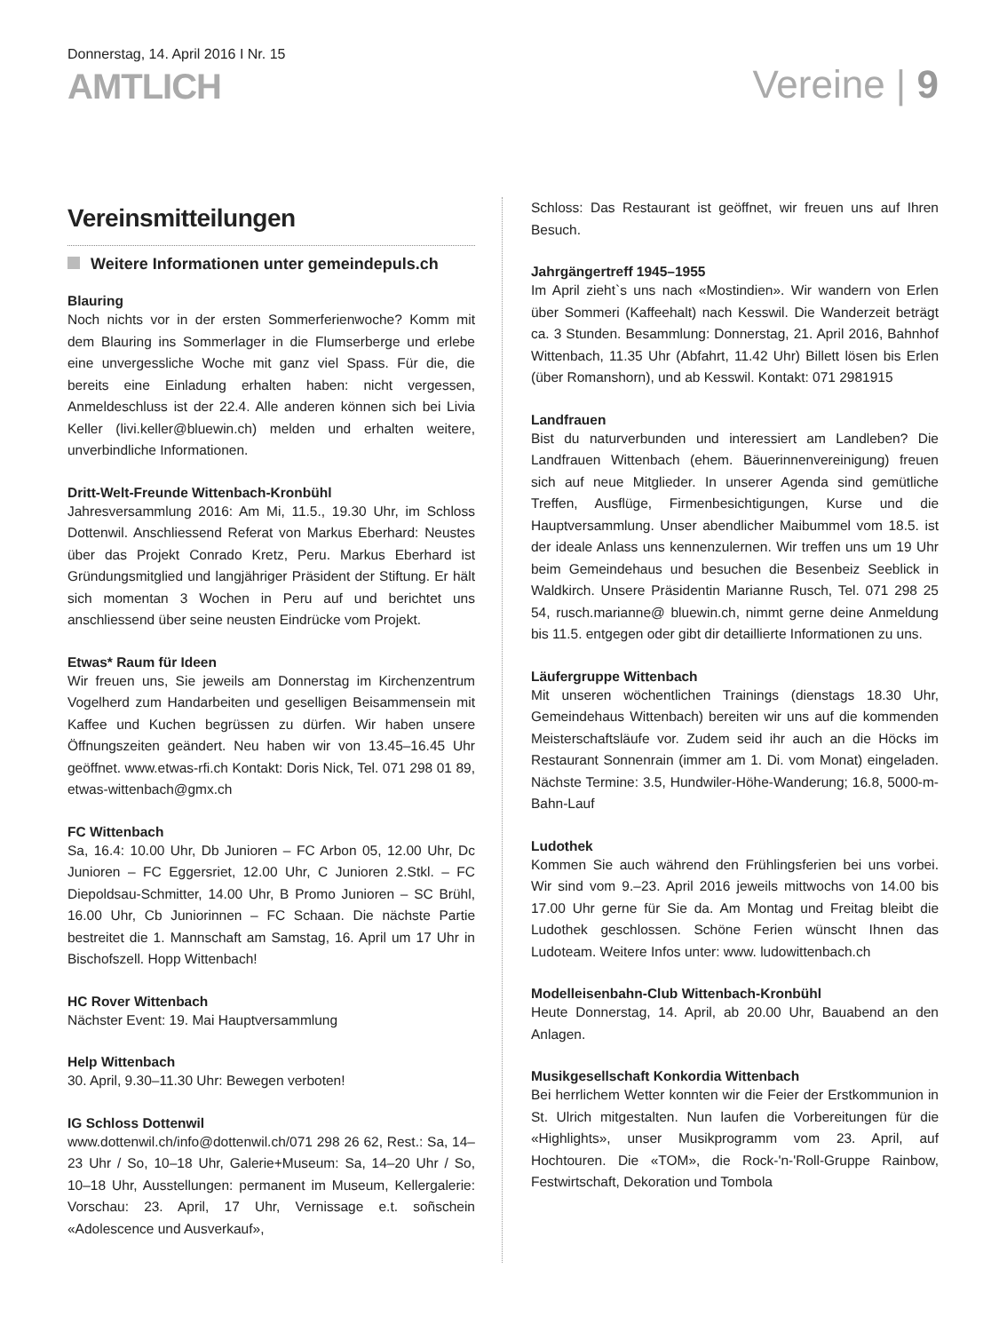Donnerstag, 14. April 2016 I Nr. 15
AMTLICH
Vereine | 9
Vereinsmitteilungen
Weitere Informationen unter gemeindepuls.ch
Blauring
Noch nichts vor in der ersten Sommerferienwoche? Komm mit dem Blauring ins Sommerlager in die Flumserberge und erlebe eine unvergessliche Woche mit ganz viel Spass. Für die, die bereits eine Einladung erhalten haben: nicht vergessen, Anmeldeschluss ist der 22.4. Alle anderen können sich bei Livia Keller (livi.keller@bluewin.ch) melden und erhalten weitere, unverbindliche Informationen.
Dritt-Welt-Freunde Wittenbach-Kronbühl
Jahresversammlung 2016: Am Mi, 11.5., 19.30 Uhr, im Schloss Dottenwil. Anschliessend Referat von Markus Eberhard: Neustes über das Projekt Conrado Kretz, Peru. Markus Eberhard ist Gründungsmitglied und langjähriger Präsident der Stiftung. Er hält sich momentan 3 Wochen in Peru auf und berichtet uns anschliessend über seine neusten Eindrücke vom Projekt.
Etwas* Raum für Ideen
Wir freuen uns, Sie jeweils am Donnerstag im Kirchenzentrum Vogelherd zum Handarbeiten und geselligen Beisammensein mit Kaffee und Kuchen begrüssen zu dürfen. Wir haben unsere Öffnungszeiten geändert. Neu haben wir von 13.45–16.45 Uhr geöffnet. www.etwas-rfi.ch Kontakt: Doris Nick, Tel. 071 298 01 89, etwas-wittenbach@gmx.ch
FC Wittenbach
Sa, 16.4: 10.00 Uhr, Db Junioren – FC Arbon 05, 12.00 Uhr, Dc Junioren – FC Eggersriet, 12.00 Uhr, C Junioren 2.Stkl. – FC Diepoldsau-Schmitter, 14.00 Uhr, B Promo Junioren – SC Brühl, 16.00 Uhr, Cb Juniorinnen – FC Schaan. Die nächste Partie bestreitet die 1. Mannschaft am Samstag, 16. April um 17 Uhr in Bischofszell. Hopp Wittenbach!
HC Rover Wittenbach
Nächster Event: 19. Mai Hauptversammlung
Help Wittenbach
30. April, 9.30–11.30 Uhr: Bewegen verboten!
IG Schloss Dottenwil
www.dottenwil.ch/info@dottenwil.ch/071 298 26 62, Rest.: Sa, 14–23 Uhr / So, 10–18 Uhr, Galerie+Museum: Sa, 14–20 Uhr / So, 10–18 Uhr, Ausstellungen: permanent im Museum, Kellergalerie: Vorschau: 23. April, 17 Uhr, Vernissage e.t. soñschein «Adolescence und Ausverkauf»,
Schloss: Das Restaurant ist geöffnet, wir freuen uns auf Ihren Besuch.
Jahrgängertreff 1945–1955
Im April zieht`s uns nach «Mostindien». Wir wandern von Erlen über Sommeri (Kaffeehalt) nach Kesswil. Die Wanderzeit beträgt ca. 3 Stunden. Besammlung: Donnerstag, 21. April 2016, Bahnhof Wittenbach, 11.35 Uhr (Abfahrt, 11.42 Uhr) Billett lösen bis Erlen (über Romanshorn), und ab Kesswil. Kontakt: 071 2981915
Landfrauen
Bist du naturverbunden und interessiert am Landleben? Die Landfrauen Wittenbach (ehem. Bäuerinnenvereinigung) freuen sich auf neue Mitglieder. In unserer Agenda sind gemütliche Treffen, Ausflüge, Firmenbesichtigungen, Kurse und die Hauptversammlung. Unser abendlicher Maibummel vom 18.5. ist der ideale Anlass uns kennenzulernen. Wir treffen uns um 19 Uhr beim Gemeindehaus und besuchen die Besenbeiz Seeblick in Waldkirch. Unsere Präsidentin Marianne Rusch, Tel. 071 298 25 54, rusch.marianne@ bluewin.ch, nimmt gerne deine Anmeldung bis 11.5. entgegen oder gibt dir detaillierte Informationen zu uns.
Läufergruppe Wittenbach
Mit unseren wöchentlichen Trainings (dienstags 18.30 Uhr, Gemeindehaus Wittenbach) bereiten wir uns auf die kommenden Meisterschaftsläufe vor. Zudem seid ihr auch an die Höcks im Restaurant Sonnenrain (immer am 1. Di. vom Monat) eingeladen. Nächste Termine: 3.5, Hundwiler-Höhe-Wanderung; 16.8, 5000-m-Bahn-Lauf
Ludothek
Kommen Sie auch während den Frühlingsferien bei uns vorbei. Wir sind vom 9.–23. April 2016 jeweils mittwochs von 14.00 bis 17.00 Uhr gerne für Sie da. Am Montag und Freitag bleibt die Ludothek geschlossen. Schöne Ferien wünscht Ihnen das Ludoteam. Weitere Infos unter: www. ludowittenbach.ch
Modelleisenbahn-Club Wittenbach-Kronbühl
Heute Donnerstag, 14. April, ab 20.00 Uhr, Bauabend an den Anlagen.
Musikgesellschaft Konkordia Wittenbach
Bei herrlichem Wetter konnten wir die Feier der Erstkommunion in St. Ulrich mitgestalten. Nun laufen die Vorbereitungen für die «Highlights», unser Musikprogramm vom 23. April, auf Hochtouren. Die «TOM», die Rock-'n-'Roll-Gruppe Rainbow, Festwirtschaft, Dekoration und Tombola